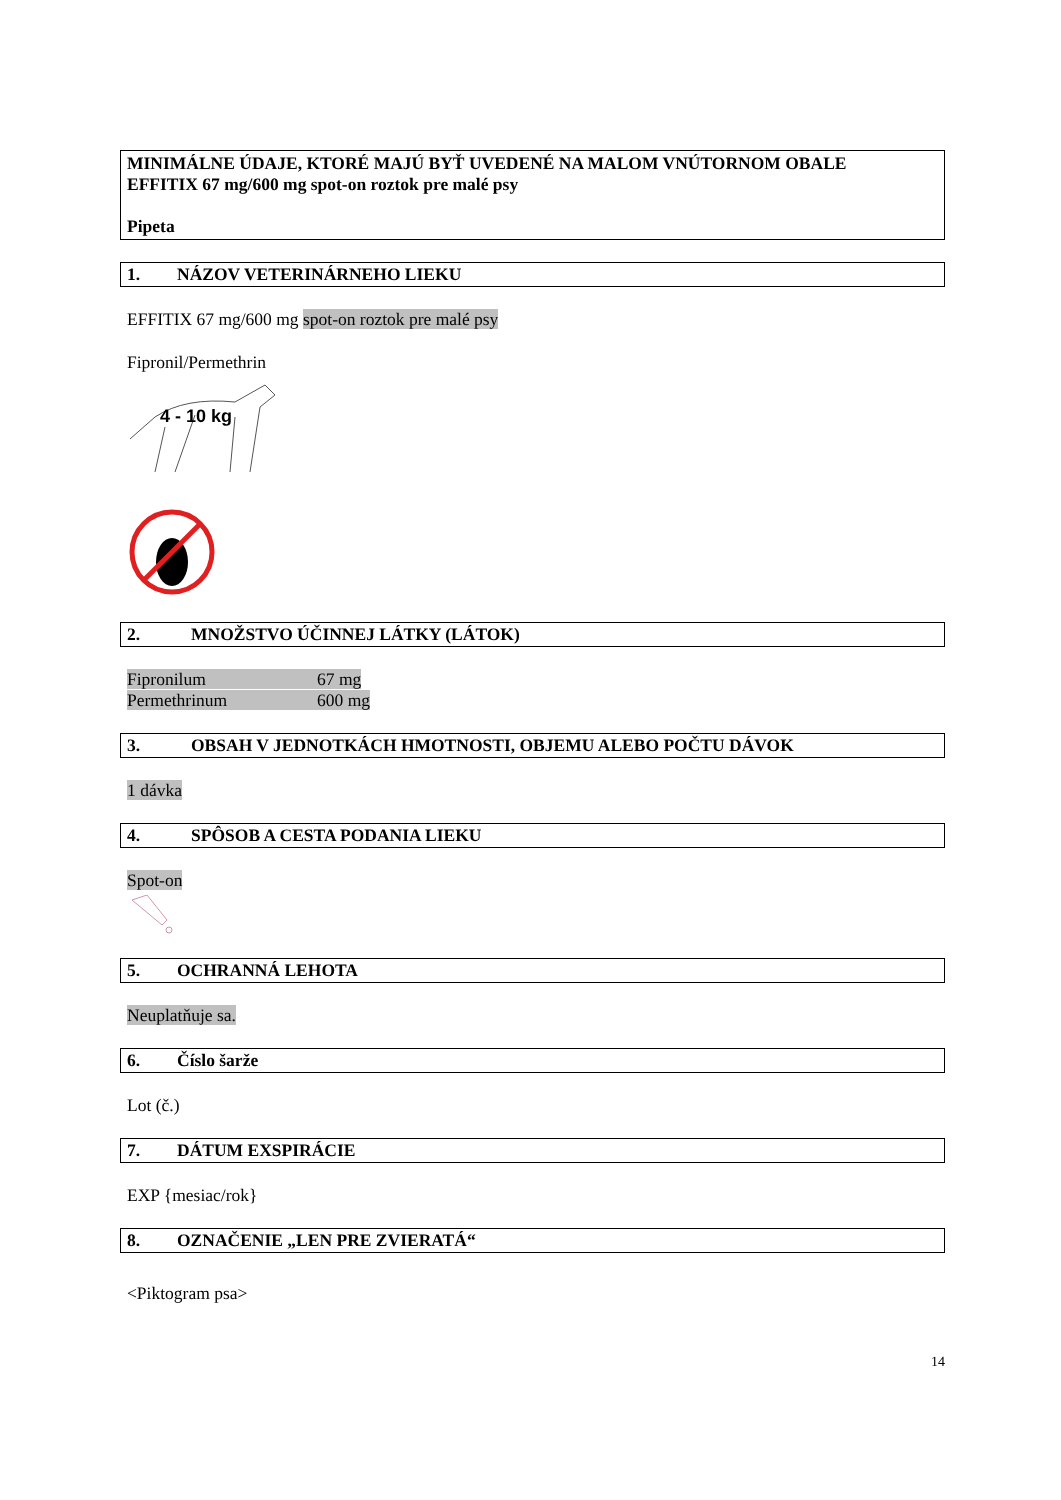MINIMÁLNE ÚDAJE, KTORÉ MAJÚ BYŤ UVEDENÉ NA MALOM VNÚTORNOM OBALE
EFFITIX 67 mg/600 mg spot-on roztok pre malé psy
Pipeta
1. NÁZOV VETERINÁRNEHO LIEKU
EFFITIX 67 mg/600 mg spot-on roztok pre malé psy
Fipronil/Permethrin
4 - 10 kg
2. MNOŽSTVO ÚČINNEJ LÁTKY (LÁTOK)
Fipronilum 67 mg
Permethrinum 600 mg
3. OBSAH V JEDNOTKÁCH HMOTNOSTI, OBJEMU ALEBO POČTU DÁVOK
1 dávka
4. SPÔSOB A CESTA PODANIA LIEKU
Spot-on
5. OCHRANNÁ LEHOTA
Neuplatňuje sa.
6. Číslo šarže
Lot (č.)
7. DÁTUM EXSPIRÁCIE
EXP {mesiac/rok}
8. OZNAČENIE „LEN PRE ZVIERATÁ“
<Piktogram psa>
14